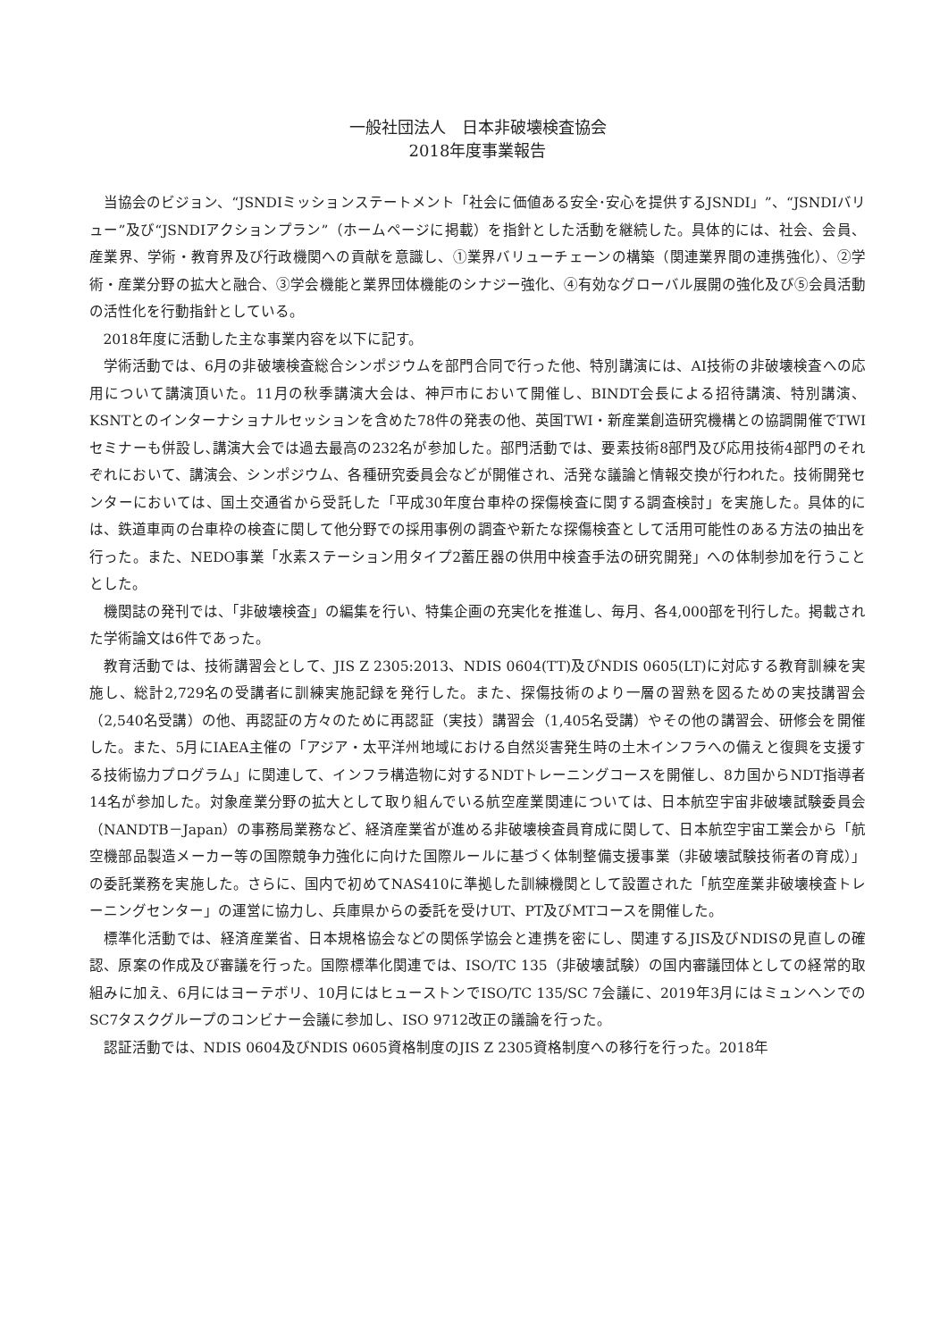一般社団法人　日本非破壊検査協会
2018年度事業報告
当協会のビジョン、“JSNDIミッションステートメント「社会に価値ある安全･安心を提供するJSNDI」”、“JSNDIバリュー”及び“JSNDIアクションプラン”（ホームページに掲載）を指針とした活動を継続した。具体的には、社会、会員、産業界、学術・教育界及び行政機関への貢献を意識し、①業界バリューチェーンの構築（関連業界間の連携強化）、②学術・産業分野の拡大と融合、③学会機能と業界団体機能のシナジー強化、④有効なグローバル展開の強化及び⑤会員活動の活性化を行動指針としている。
2018年度に活動した主な事業内容を以下に記す。
学術活動では、6月の非破壊検査総合シンポジウムを部門合同で行った他、特別講演には、AI技術の非破壊検査への応用について講演頂いた。11月の秋季講演大会は、神戸市において開催し、BINDT会長による招待講演、特別講演、KSNTとのインターナショナルセッションを含めた78件の発表の他、英国TWI・新産業創造研究機構との協調開催でTWIセミナーも併設し､講演大会では過去最高の232名が参加した。部門活動では、要素技術8部門及び応用技術4部門のそれぞれにおいて、講演会、シンポジウム、各種研究委員会などが開催され、活発な議論と情報交換が行われた。技術開発センターにおいては、国土交通省から受託した「平成30年度台車枠の探傷検査に関する調査検討」を実施した。具体的には、鉄道車両の台車枠の検査に関して他分野での採用事例の調査や新たな探傷検査として活用可能性のある方法の抽出を行った。また、NEDO事業「水素ステーション用タイプ2蓄圧器の供用中検査手法の研究開発」への体制参加を行うこととした。
機関誌の発刊では、「非破壊検査」の編集を行い、特集企画の充実化を推進し、毎月、各4,000部を刊行した。掲載された学術論文は6件であった。
教育活動では、技術講習会として、JIS Z 2305:2013、NDIS 0604(TT)及びNDIS 0605(LT)に対応する教育訓練を実施し、総計2,729名の受講者に訓練実施記録を発行した。また、探傷技術のより一層の習熟を図るための実技講習会（2,540名受講）の他、再認証の方々のために再認証（実技）講習会（1,405名受講）やその他の講習会、研修会を開催した。また、5月にIAEA主催の「アジア・太平洋州地域における自然災害発生時の土木インフラへの備えと復興を支援する技術協力プログラム」に関連して、インフラ構造物に対するNDTトレーニングコースを開催し、8カ国からNDT指導者14名が参加した。対象産業分野の拡大として取り組んでいる航空産業関連については、日本航空宇宙非破壊試験委員会（NANDTB－Japan）の事務局業務など、経済産業省が進める非破壊検査員育成に関して、日本航空宇宙工業会から「航空機部品製造メーカー等の国際競争力強化に向けた国際ルールに基づく体制整備支援事業（非破壊試験技術者の育成）」の委託業務を実施した。さらに、国内で初めてNAS410に準拠した訓練機関として設置された「航空産業非破壊検査トレーニングセンター」の運営に協力し、兵庫県からの委託を受けUT、PT及びMTコースを開催した。
標準化活動では、経済産業省、日本規格協会などの関係学協会と連携を密にし、関連するJIS及びNDISの見直しの確認、原案の作成及び審議を行った。国際標準化関連では、ISO/TC 135（非破壊試験）の国内審議団体としての経常的取組みに加え、6月にはヨーテボリ、10月にはヒューストンでISO/TC 135/SC 7会議に、2019年3月にはミュンヘンでのSC7タスクグループのコンビナー会議に参加し、ISO 9712改正の議論を行った。
認証活動では、NDIS 0604及びNDIS 0605資格制度のJIS Z 2305資格制度への移行を行った。2018年